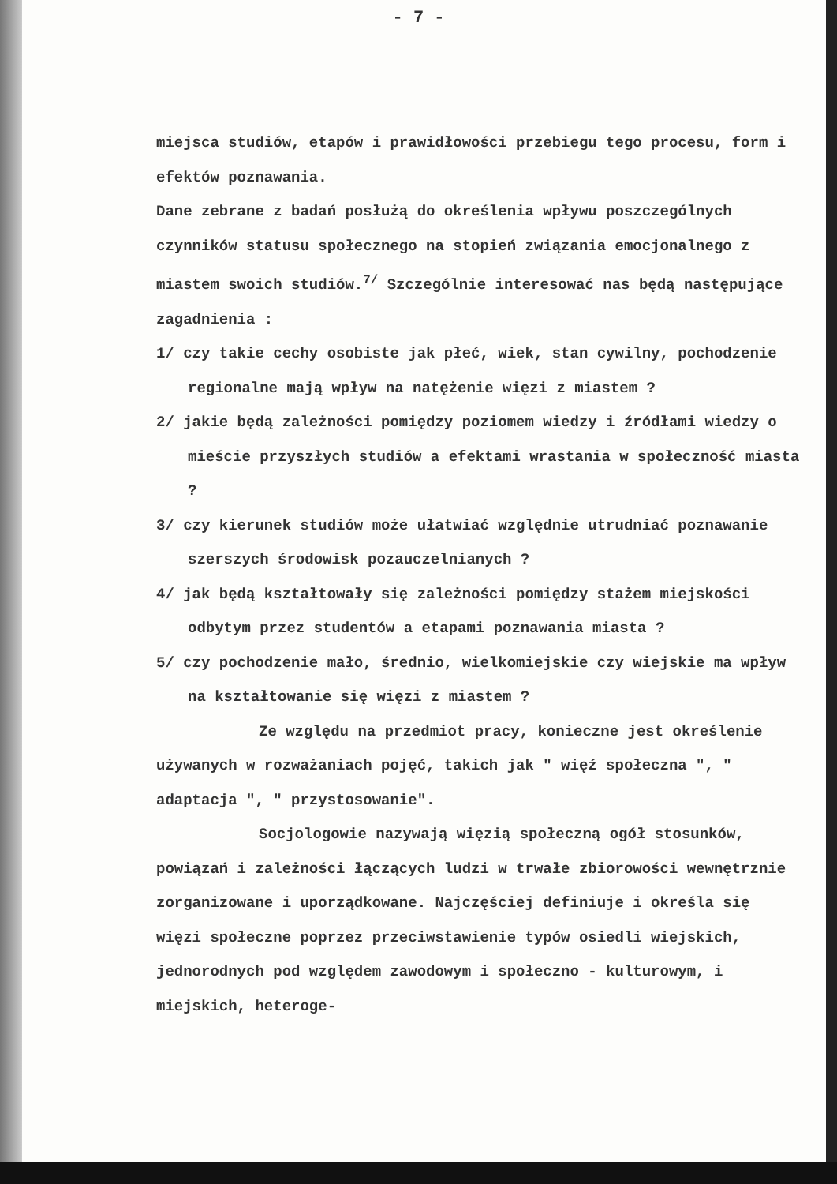- 7 -
miejsca studiów, etapów i prawidłowości przebiegu tego procesu, form i efektów poznawania.
Dane zebrane z badań posłużą do określenia wpływu poszczególnych czynników statusu społecznego na stopień związania emocjonalnego z miastem swoich studiów.<sup>7/</sup> Szczególnie interesować nas będą następujące zagadnienia :
1/ czy takie cechy osobiste jak płeć, wiek, stan cywilny, pochodzenie regionalne mają wpływ na natężenie więzi z miastem ?
2/ jakie będą zależności pomiędzy poziomem wiedzy i źródłami wiedzy o mieście przyszłych studiów a efektami wrastania w społeczność miasta ?
3/ czy kierunek studiów może ułatwiać względnie utrudniać poznawanie szerszych środowisk pozauczelnianych ?
4/ jak będą kształtowały się zależności pomiędzy stażem miejskości odbytym przez studentów a etapami poznawania miasta ?
5/ czy pochodzenie mało, średnio, wielkomiejskie czy wiejskie ma wpływ na kształtowanie się więzi z miastem ?
Ze względu na przedmiot pracy, konieczne jest określenie używanych w rozważaniach pojęć, takich jak " więź społeczna ", " adaptacja ", " przystosowanie".
Socjologowie nazywają więzią społeczną ogół stosunków, powiązań i zależności łączących ludzi w trwałe zbiorowości wewnętrznie zorganizowane i uporządkowane. Najczęściej definiuje i określa się więzi społeczne poprzez przeciwstawienie typów osiedli wiejskich, jednorodnych pod względem zawodowym i społeczno - kulturowym, i miejskich, heteroge-